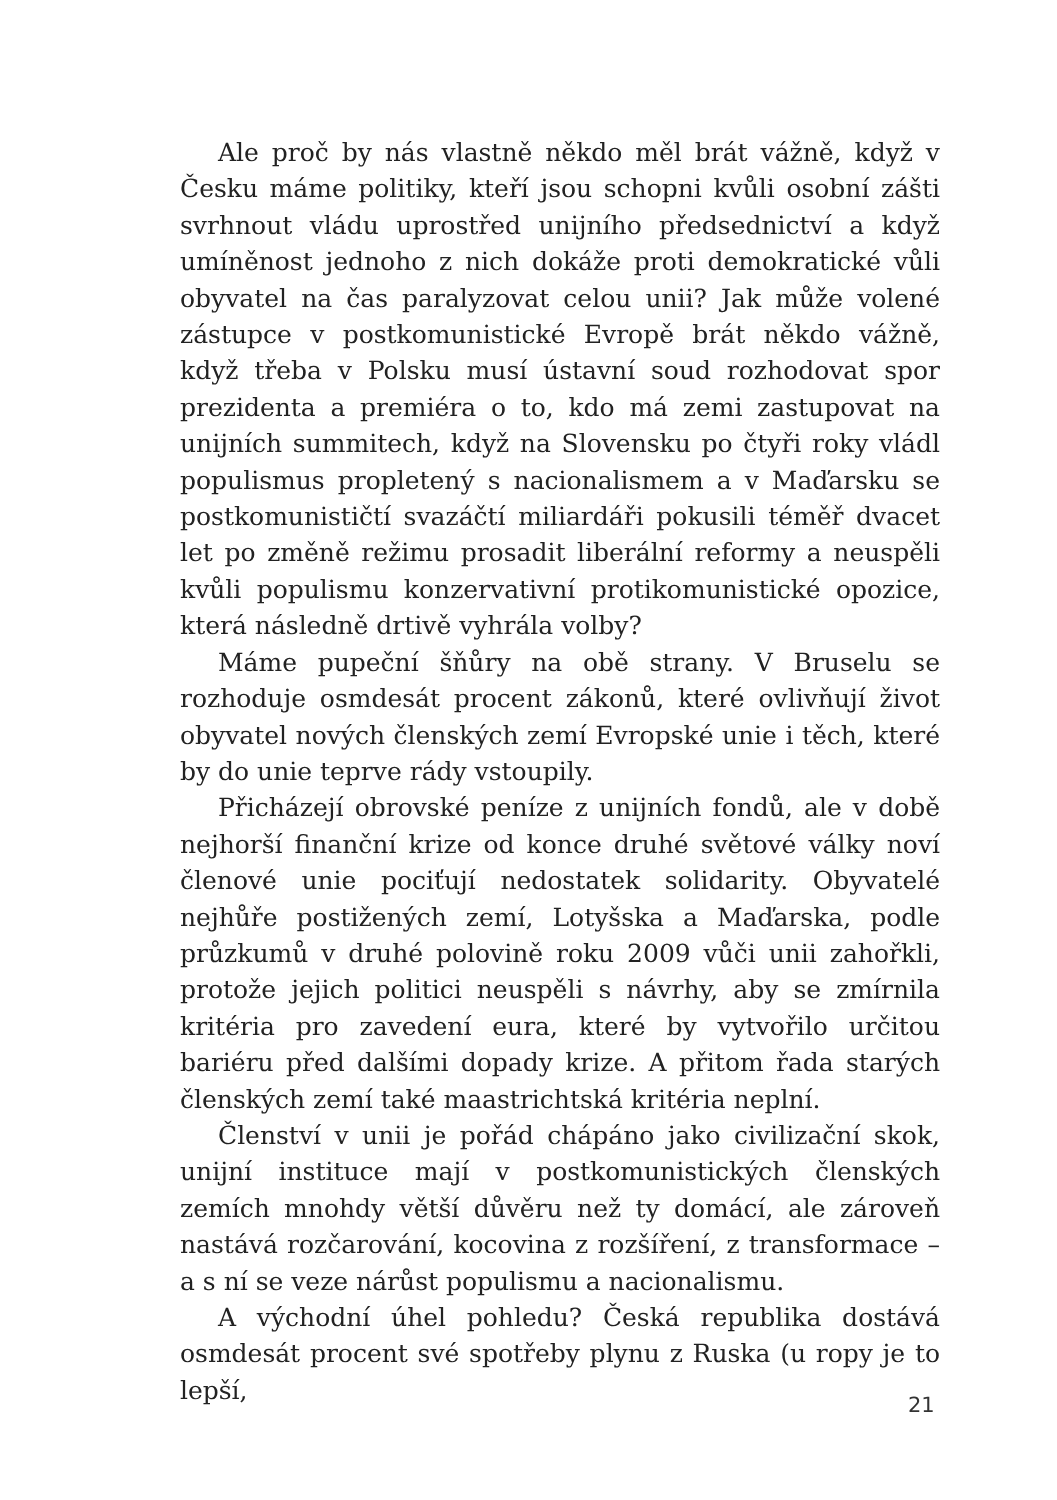Ale proč by nás vlastně někdo měl brát vážně, když v Česku máme politiky, kteří jsou schopni kvůli osobní zášti svrhnout vládu uprostřed unijního předsednictví a když umíněnost jednoho z nich dokáže proti demokratické vůli obyvatel na čas paralyzovat celou unii? Jak může volené zástupce v postkomunistické Evropě brát někdo vážně, když třeba v Polsku musí ústavní soud rozhodovat spor prezidenta a premiéra o to, kdo má zemi zastupovat na unijních summitech, když na Slovensku po čtyři roky vládl populismus propletený s nacionalismem a v Maďarsku se postkomunističtí svazáčtí miliardáři pokusili téměř dvacet let po změně režimu prosadit liberální reformy a neuspěli kvůli populismu konzervativní protikomunistické opozice, která následně drtivě vyhrála volby?
Máme pupeční šňůry na obě strany. V Bruselu se rozhoduje osmdesát procent zákonů, které ovlivňují život obyvatel nových členských zemí Evropské unie i těch, které by do unie teprve rády vstoupily.
Přicházejí obrovské peníze z unijních fondů, ale v době nejhorší finanční krize od konce druhé světové války noví členové unie pociťují nedostatek solidarity. Obyvatelé nejhůře postižených zemí, Lotyšska a Maďarska, podle průzkumů v druhé polovině roku 2009 vůči unii zahořkli, protože jejich politici neuspěli s návrhy, aby se zmírnila kritéria pro zavedení eura, které by vytvořilo určitou bariéru před dalšími dopady krize. A přitom řada starých členských zemí také maastrichtská kritéria neplní.
Členství v unii je pořád chápáno jako civilizační skok, unijní instituce mají v postkomunistických členských zemích mnohdy větší důvěru než ty domácí, ale zároveň nastává rozčarování, kocovina z rozšíření, z transformace – a s ní se veze nárůst populismu a nacionalismu.
A východní úhel pohledu? Česká republika dostává osmdesát procent své spotřeby plynu z Ruska (u ropy je to lepší,
21